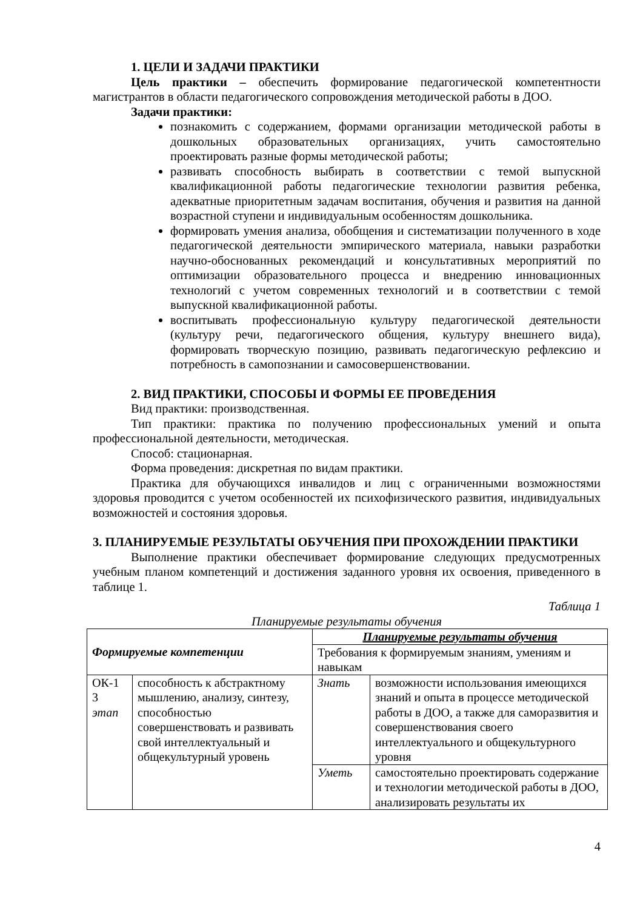1. ЦЕЛИ И ЗАДАЧИ ПРАКТИКИ
Цель практики – обеспечить формирование педагогической компетентности магистрантов в области педагогического сопровождения методической работы в ДОО.
Задачи практики:
познакомить с содержанием, формами организации методической работы в дошкольных образовательных организациях, учить самостоятельно проектировать разные формы методической работы;
развивать способность выбирать в соответствии с темой выпускной квалификационной работы педагогические технологии развития ребенка, адекватные приоритетным задачам воспитания, обучения и развития на данной возрастной ступени и индивидуальным особенностям дошкольника.
формировать умения анализа, обобщения и систематизации полученного в ходе педагогической деятельности эмпирического материала, навыки разработки научно-обоснованных рекомендаций и консультативных мероприятий по оптимизации образовательного процесса и внедрению инновационных технологий с учетом современных технологий и в соответствии с темой выпускной квалификационной работы.
воспитывать профессиональную культуру педагогической деятельности (культуру речи, педагогического общения, культуру внешнего вида), формировать творческую позицию, развивать педагогическую рефлексию и потребность в самопознании и самосовершенствовании.
2. ВИД ПРАКТИКИ, СПОСОБЫ И ФОРМЫ ЕЕ ПРОВЕДЕНИЯ
Вид практики: производственная.
Тип практики: практика по получению профессиональных умений и опыта профессиональной деятельности, методическая.
Способ: стационарная.
Форма проведения: дискретная по видам практики.
Практика для обучающихся инвалидов и лиц с ограниченными возможностями здоровья проводится с учетом особенностей их психофизического развития, индивидуальных возможностей и состояния здоровья.
3. ПЛАНИРУЕМЫЕ РЕЗУЛЬТАТЫ ОБУЧЕНИЯ ПРИ ПРОХОЖДЕНИИ ПРАКТИКИ
Выполнение практики обеспечивает формирование следующих предусмотренных учебным планом компетенций и достижения заданного уровня их освоения, приведенного в таблице 1.
Таблица 1
Планируемые результаты обучения
| Формируемые компетенции | | Планируемые результаты обучения | |
| --- | --- | --- | --- |
| | | Требования к формируемым знаниям, умениям и навыкам | |
| ОК-1 3 этап | способность к абстрактному мышлению, анализу, синтезу, способностью совершенствовать и развивать свой интеллектуальный и общекультурный уровень | Знать | возможности использования имеющихся знаний и опыта в процессе методической работы в ДОО, а также для саморазвития и совершенствования своего интеллектуального и общекультурного уровня |
| | | Уметь | самостоятельно проектировать содержание и технологии методической работы в ДОО, анализировать результаты их |
4